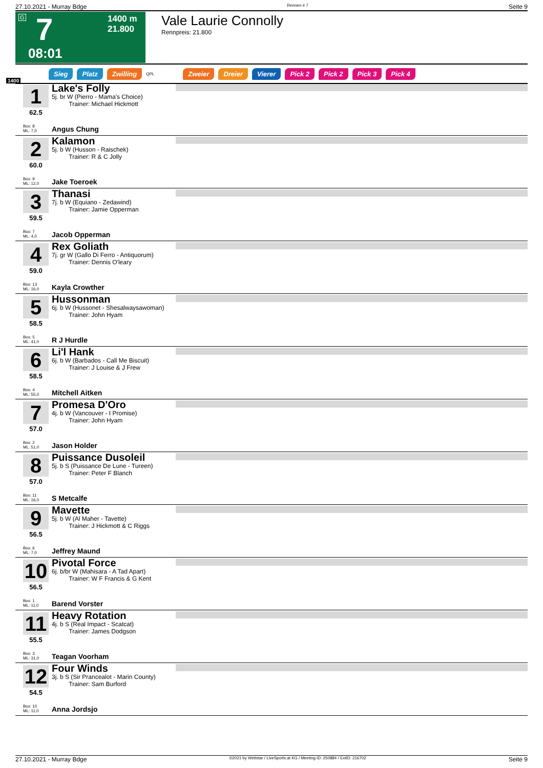27.10.2021 - Murray Bdge Rennen # 7 Seite 9
G 7 1400 m
21.800
08:01
Vale Laurie Connolly
Rennpreis: 21.800
Sieg Platz Zwilling QPL Zweier Dreier Vierer Pick 2 Pick 2 Pick 3 Pick 4
1400
1
62.5
Box: 8
ML: 7,0
Lake's Folly
5j. br W (Pierro - Mama's Choice)
Trainer: Michael Hickmott
Angus Chung
2
60.0
Box: 9
ML: 12,0
Kalamon
5j. b W (Husson - Raischek)
Trainer: R & C Jolly
Jake Toeroek
3
59.5
Box: 7
ML: 4,0
Thanasi
7j. b W (Equiano - Zedawind)
Trainer: Jamie Opperman
Jacob Opperman
4
59.0
Box: 13
ML: 16,0
Rex Goliath
7j. gr W (Gallo Di Ferro - Antiquorum)
Trainer: Dennis O'leary
Kayla Crowther
5
58.5
Box: 5
ML: 41,0
Hussonman
6j. b W (Hussonet - Shesalwaysawoman)
Trainer: John Hyam
R J Hurdle
6
58.5
Box: 4
ML: 55,0
Li'l Hank
6j. b W (Barbados - Call Me Biscuit)
Trainer: J Louise & J Frew
Mitchell Aitken
7
57.0
Box: 2
ML: 51,0
Promesa D'Oro
4j. b W (Vancouver - I Promise)
Trainer: John Hyam
Jason Holder
8
57.0
Box: 11
ML: 16,0
Puissance Dusoleil
5j. b S (Puissance De Lune - Tureen)
Trainer: Peter F Blanch
S Metcalfe
9
56.5
Box: 6
ML: 7,0
Mavette
5j. b W (Al Maher - Tavette)
Trainer: J Hickmott & C Riggs
Jeffrey Maund
10
56.5
Box: 1
ML: 11,0
Pivotal Force
6j. b/br W (Mahisara - A Tad Apart)
Trainer: W F Francis & G Kent
Barend Vorster
11
55.5
Box: 3
ML: 31,0
Heavy Rotation
4j. b S (Real Impact - Scatcat)
Trainer: James Dodgson
Teagan Voorham
12
54.5
Box: 10
ML: 11,0
Four Winds
3j. b S (Sir Prancealot - Marin County)
Trainer: Sam Burford
Anna Jordsjo
27.10.2021 - Murray Bdge ©2021 by Wettstar / LiveSports.at KG / Meeting ID: 250884 / ExtID: 216702 Seite 9